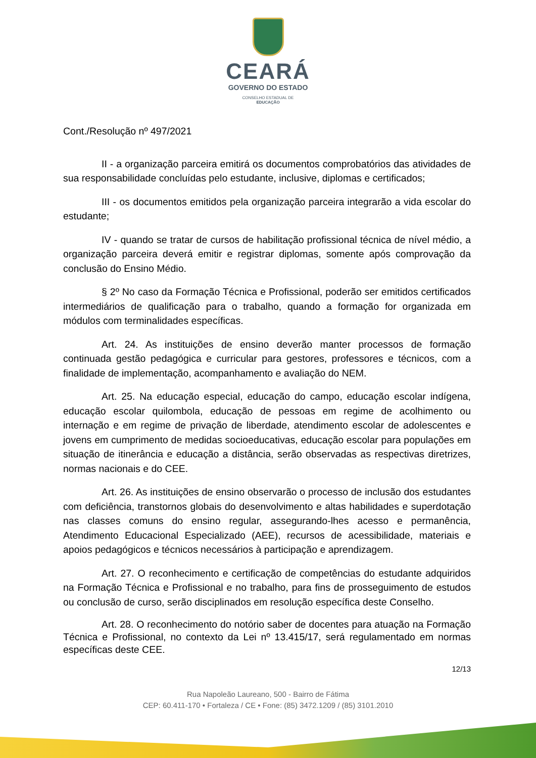CEARÁ
GOVERNO DO ESTADO
CONSELHO ESTADUAL DE
EDUCAÇÃO
Cont./Resolução nº 497/2021
II - a organização parceira emitirá os documentos comprobatórios das atividades de sua responsabilidade concluídas pelo estudante, inclusive, diplomas e certificados;
III - os documentos emitidos pela organização parceira integrarão a vida escolar do estudante;
IV - quando se tratar de cursos de habilitação profissional técnica de nível médio, a organização parceira deverá emitir e registrar diplomas, somente após comprovação da conclusão do Ensino Médio.
§ 2º No caso da Formação Técnica e Profissional, poderão ser emitidos certificados intermediários de qualificação para o trabalho, quando a formação for organizada em módulos com terminalidades específicas.
Art. 24. As instituições de ensino deverão manter processos de formação continuada gestão pedagógica e curricular para gestores, professores e técnicos, com a finalidade de implementação, acompanhamento e avaliação do NEM.
Art. 25. Na educação especial, educação do campo, educação escolar indígena, educação escolar quilombola, educação de pessoas em regime de acolhimento ou internação e em regime de privação de liberdade, atendimento escolar de adolescentes e jovens em cumprimento de medidas socioeducativas, educação escolar para populações em situação de itinerância e educação a distância, serão observadas as respectivas diretrizes, normas nacionais e do CEE.
Art. 26. As instituições de ensino observarão o processo de inclusão dos estudantes com deficiência, transtornos globais do desenvolvimento e altas habilidades e superdotação nas classes comuns do ensino regular, assegurando-lhes acesso e permanência, Atendimento Educacional Especializado (AEE), recursos de acessibilidade, materiais e apoios pedagógicos e técnicos necessários à participação e aprendizagem.
Art. 27. O reconhecimento e certificação de competências do estudante adquiridos na Formação Técnica e Profissional e no trabalho, para fins de prosseguimento de estudos ou conclusão de curso, serão disciplinados em resolução específica deste Conselho.
Art. 28. O reconhecimento do notório saber de docentes para atuação na Formação Técnica e Profissional, no contexto da Lei nº 13.415/17, será regulamentado em normas específicas deste CEE.
12/13
Rua Napoleão Laureano, 500 - Bairro de Fátima
CEP: 60.411-170 • Fortaleza / CE • Fone: (85) 3472.1209 / (85) 3101.2010